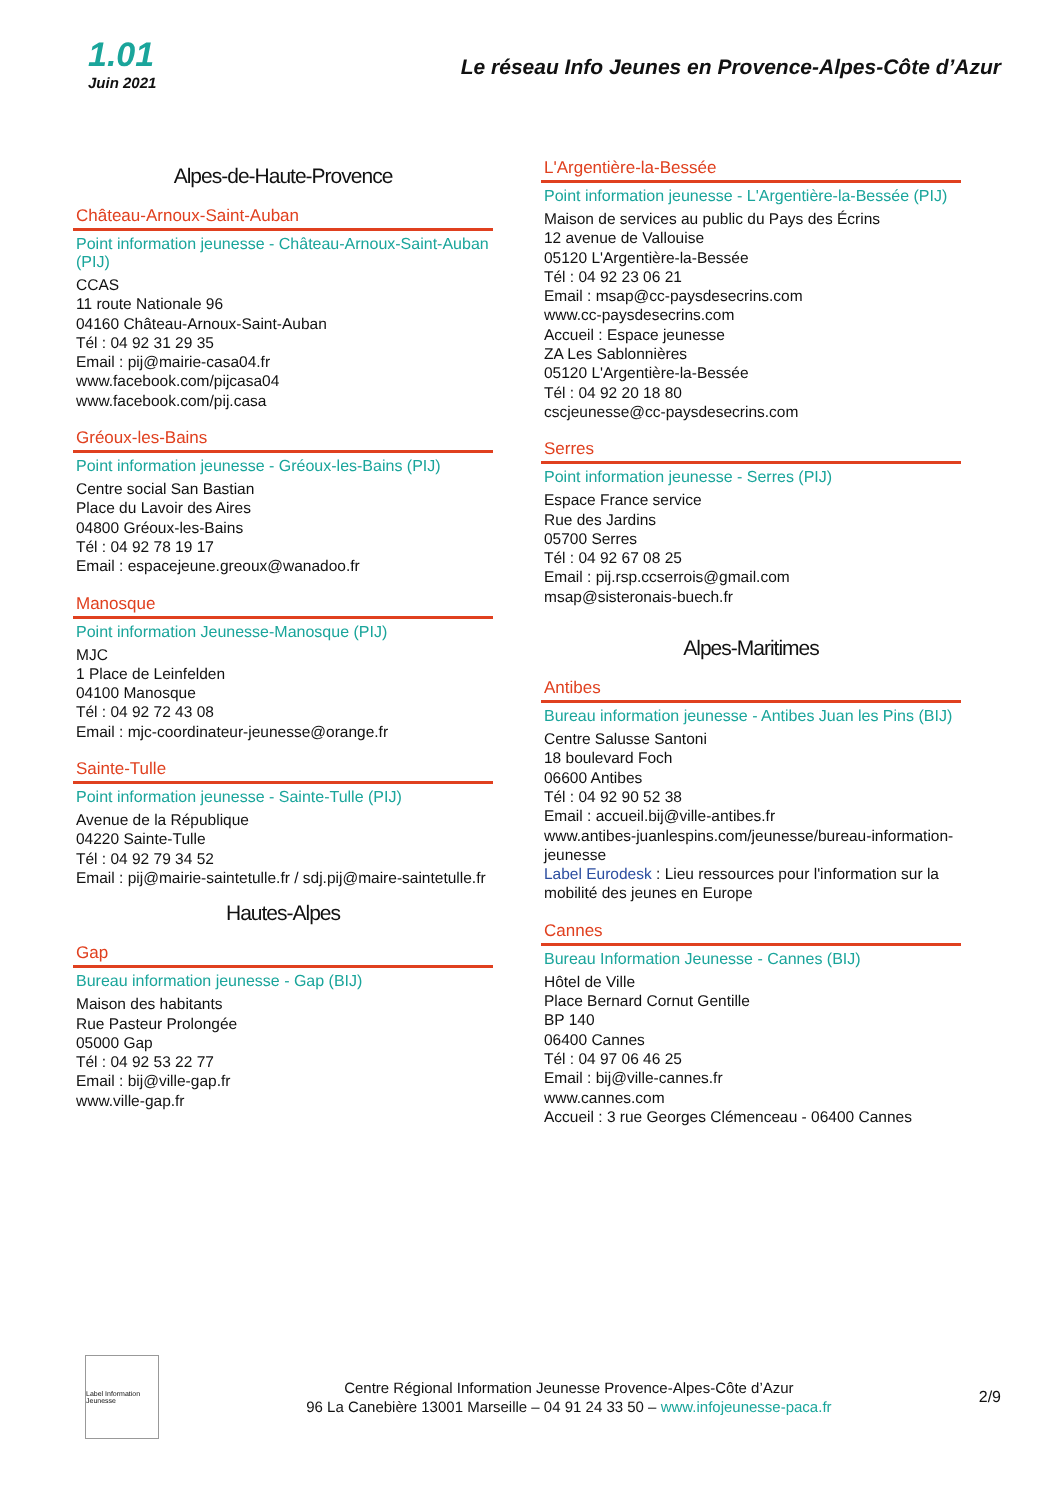1.01
Juin 2021
Le réseau Info Jeunes en Provence-Alpes-Côte d’Azur
Alpes-de-Haute-Provence
Château-Arnoux-Saint-Auban
Point information jeunesse - Château-Arnoux-Saint-Auban (PIJ)
CCAS
11 route Nationale 96
04160 Château-Arnoux-Saint-Auban
Tél : 04 92 31 29 35
Email : pij@mairie-casa04.fr
www.facebook.com/pijcasa04
www.facebook.com/pij.casa
Gréoux-les-Bains
Point information jeunesse - Gréoux-les-Bains (PIJ)
Centre social San Bastian
Place du Lavoir des Aires
04800 Gréoux-les-Bains
Tél : 04 92 78 19 17
Email : espacejeune.greoux@wanadoo.fr
Manosque
Point information Jeunesse-Manosque (PIJ)
MJC
1 Place de Leinfelden
04100 Manosque
Tél : 04 92 72 43 08
Email : mjc-coordinateur-jeunesse@orange.fr
Sainte-Tulle
Point information jeunesse - Sainte-Tulle (PIJ)
Avenue de la République
04220 Sainte-Tulle
Tél : 04 92 79 34 52
Email : pij@mairie-saintetulle.fr / sdj.pij@maire-saintetulle.fr
Hautes-Alpes
Gap
Bureau information jeunesse - Gap (BIJ)
Maison des habitants
Rue Pasteur Prolongée
05000 Gap
Tél : 04 92 53 22 77
Email : bij@ville-gap.fr
www.ville-gap.fr
L'Argentière-la-Bessée
Point information jeunesse - L'Argentière-la-Bessée (PIJ)
Maison de services au public du Pays des Écrins
12 avenue de Vallouise
05120 L'Argentière-la-Bessée
Tél : 04 92 23 06 21
Email : msap@cc-paysdesecrins.com
www.cc-paysdesecrins.com
Accueil : Espace jeunesse
ZA Les Sablonnières
05120 L'Argentière-la-Bessée
Tél : 04 92 20 18 80
cscjeunesse@cc-paysdesecrins.com
Serres
Point information jeunesse - Serres (PIJ)
Espace France service
Rue des Jardins
05700 Serres
Tél : 04 92 67 08 25
Email : pij.rsp.ccserrois@gmail.com
msap@sisteronais-buech.fr
Alpes-Maritimes
Antibes
Bureau information jeunesse - Antibes Juan les Pins (BIJ)
Centre Salusse Santoni
18 boulevard Foch
06600 Antibes
Tél : 04 92 90 52 38
Email : accueil.bij@ville-antibes.fr
www.antibes-juanlespins.com/jeunesse/bureau-information-jeunesse
Label Eurodesk : Lieu ressources pour l'information sur la mobilité des jeunes en Europe
Cannes
Bureau Information Jeunesse - Cannes (BIJ)
Hôtel de Ville
Place Bernard Cornut Gentille
BP 140
06400 Cannes
Tél : 04 97 06 46 25
Email : bij@ville-cannes.fr
www.cannes.com
Accueil : 3 rue Georges Clémenceau - 06400 Cannes
Label Information Jeunesse
Centre Régional Information Jeunesse Provence-Alpes-Côte d’Azur
96 La Canebière 13001 Marseille – 04 91 24 33 50 – www.infojeunesse-paca.fr
2/9